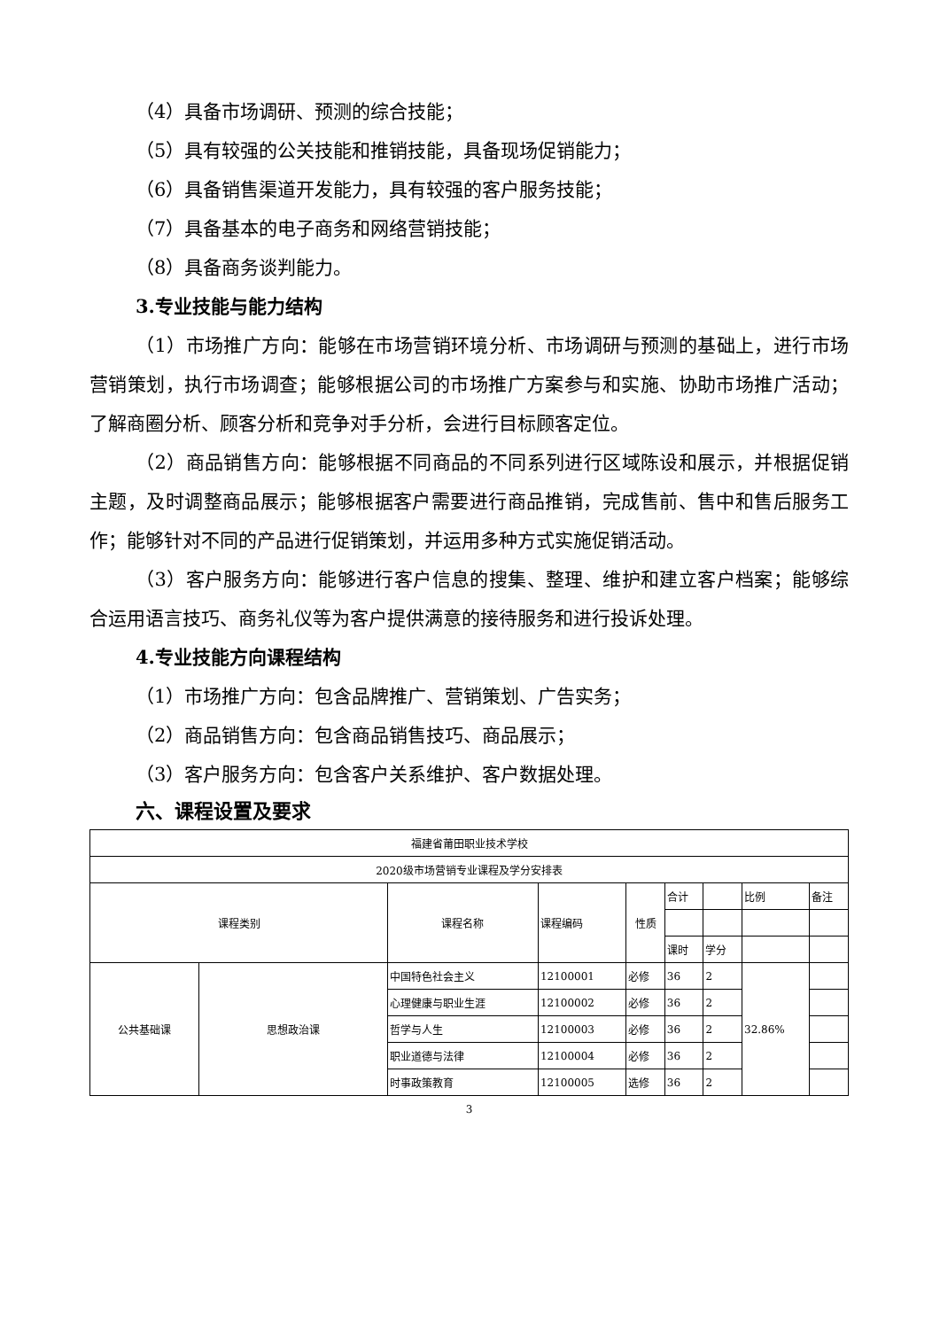（4）具备市场调研、预测的综合技能；
（5）具有较强的公关技能和推销技能，具备现场促销能力；
（6）具备销售渠道开发能力，具有较强的客户服务技能；
（7）具备基本的电子商务和网络营销技能；
（8）具备商务谈判能力。
3.专业技能与能力结构
（1）市场推广方向：能够在市场营销环境分析、市场调研与预测的基础上，进行市场营销策划，执行市场调查；能够根据公司的市场推广方案参与和实施、协助市场推广活动；了解商圈分析、顾客分析和竞争对手分析，会进行目标顾客定位。
（2）商品销售方向：能够根据不同商品的不同系列进行区域陈设和展示，并根据促销主题，及时调整商品展示；能够根据客户需要进行商品推销，完成售前、售中和售后服务工作；能够针对不同的产品进行促销策划，并运用多种方式实施促销活动。
（3）客户服务方向：能够进行客户信息的搜集、整理、维护和建立客户档案；能够综合运用语言技巧、商务礼仪等为客户提供满意的接待服务和进行投诉处理。
4.专业技能方向课程结构
（1）市场推广方向：包含品牌推广、营销策划、广告实务；
（2）商品销售方向：包含商品销售技巧、商品展示；
（3）客户服务方向：包含客户关系维护、客户数据处理。
六、课程设置及要求
| 福建省莆田职业技术学校 | | | | | | | | |
| 2020级市场营销专业课程及学分安排表 | | | | | | | | |
| 课程类别 | | 课程名称 | 课程编码 | 性质 | 合计 | | 比例 | 备注 |
| | | | | | 课时 | 学分 | | |
| 公共基础课 | 思想政治课 | 中国特色社会主义 | 12100001 | 必修 | 36 | 2 | 32.86% | |
| | | 心理健康与职业生涯 | 12100002 | 必修 | 36 | 2 | | |
| | | 哲学与人生 | 12100003 | 必修 | 36 | 2 | | |
| | | 职业道德与法律 | 12100004 | 必修 | 36 | 2 | | |
| | | 时事政策教育 | 12100005 | 选修 | 36 | 2 | | |
3